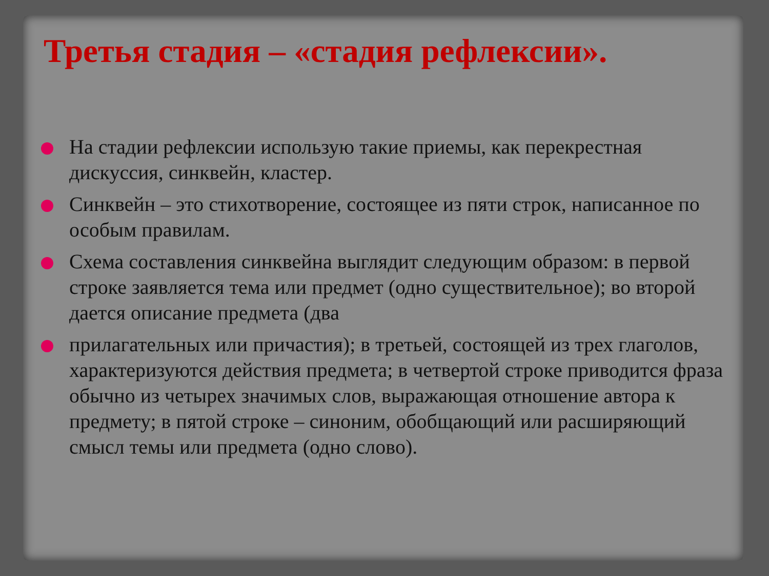Третья стадия – «стадия рефлексии».
На стадии рефлексии использую такие приемы, как перекрестная дискуссия, синквейн, кластер.
Синквейн – это стихотворение, состоящее из пяти строк, написанное по особым правилам.
Схема составления синквейна выглядит следующим образом: в первой строке заявляется тема или предмет (одно существительное); во второй дается описание предмета (два
прилагательных или причастия); в третьей, состоящей из трех глаголов, характеризуются действия предмета; в четвертой строке приводится фраза обычно из четырех значимых слов, выражающая отношение автора к предмету; в пятой строке – синоним, обобщающий или расширяющий смысл темы или предмета (одно слово).